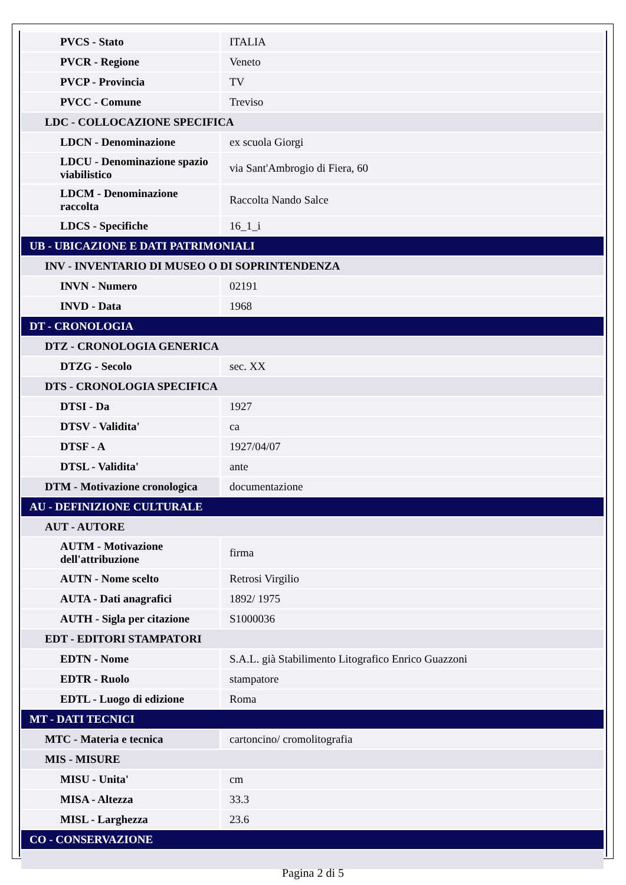| PVCS - Stato | ITALIA |
| PVCR - Regione | Veneto |
| PVCP - Provincia | TV |
| PVCC - Comune | Treviso |
| LDC - COLLOCAZIONE SPECIFICA | |
| LDCN - Denominazione | ex scuola Giorgi |
| LDCU - Denominazione spazio viabilistico | via Sant'Ambrogio di Fiera, 60 |
| LDCM - Denominazione raccolta | Raccolta Nando Salce |
| LDCS - Specifiche | 16_1_i |
| UB - UBICAZIONE E DATI PATRIMONIALI | |
| INV - INVENTARIO DI MUSEO O DI SOPRINTENDENZA | |
| INVN - Numero | 02191 |
| INVD - Data | 1968 |
| DT - CRONOLOGIA | |
| DTZ - CRONOLOGIA GENERICA | |
| DTZG - Secolo | sec. XX |
| DTS - CRONOLOGIA SPECIFICA | |
| DTSI - Da | 1927 |
| DTSV - Validita' | ca |
| DTSF - A | 1927/04/07 |
| DTSL - Validita' | ante |
| DTM - Motivazione cronologica | documentazione |
| AU - DEFINIZIONE CULTURALE | |
| AUT - AUTORE | |
| AUTM - Motivazione dell'attribuzione | firma |
| AUTN - Nome scelto | Retrosi Virgilio |
| AUTA - Dati anagrafici | 1892/ 1975 |
| AUTH - Sigla per citazione | S1000036 |
| EDT - EDITORI STAMPATORI | |
| EDTN - Nome | S.A.L. già Stabilimento Litografico Enrico Guazzoni |
| EDTR - Ruolo | stampatore |
| EDTL - Luogo di edizione | Roma |
| MT - DATI TECNICI | |
| MTC - Materia e tecnica | cartoncino/ cromolitografia |
| MIS - MISURE | |
| MISU - Unita' | cm |
| MISA - Altezza | 33.3 |
| MISL - Larghezza | 23.6 |
| CO - CONSERVAZIONE | |
Pagina 2 di 5